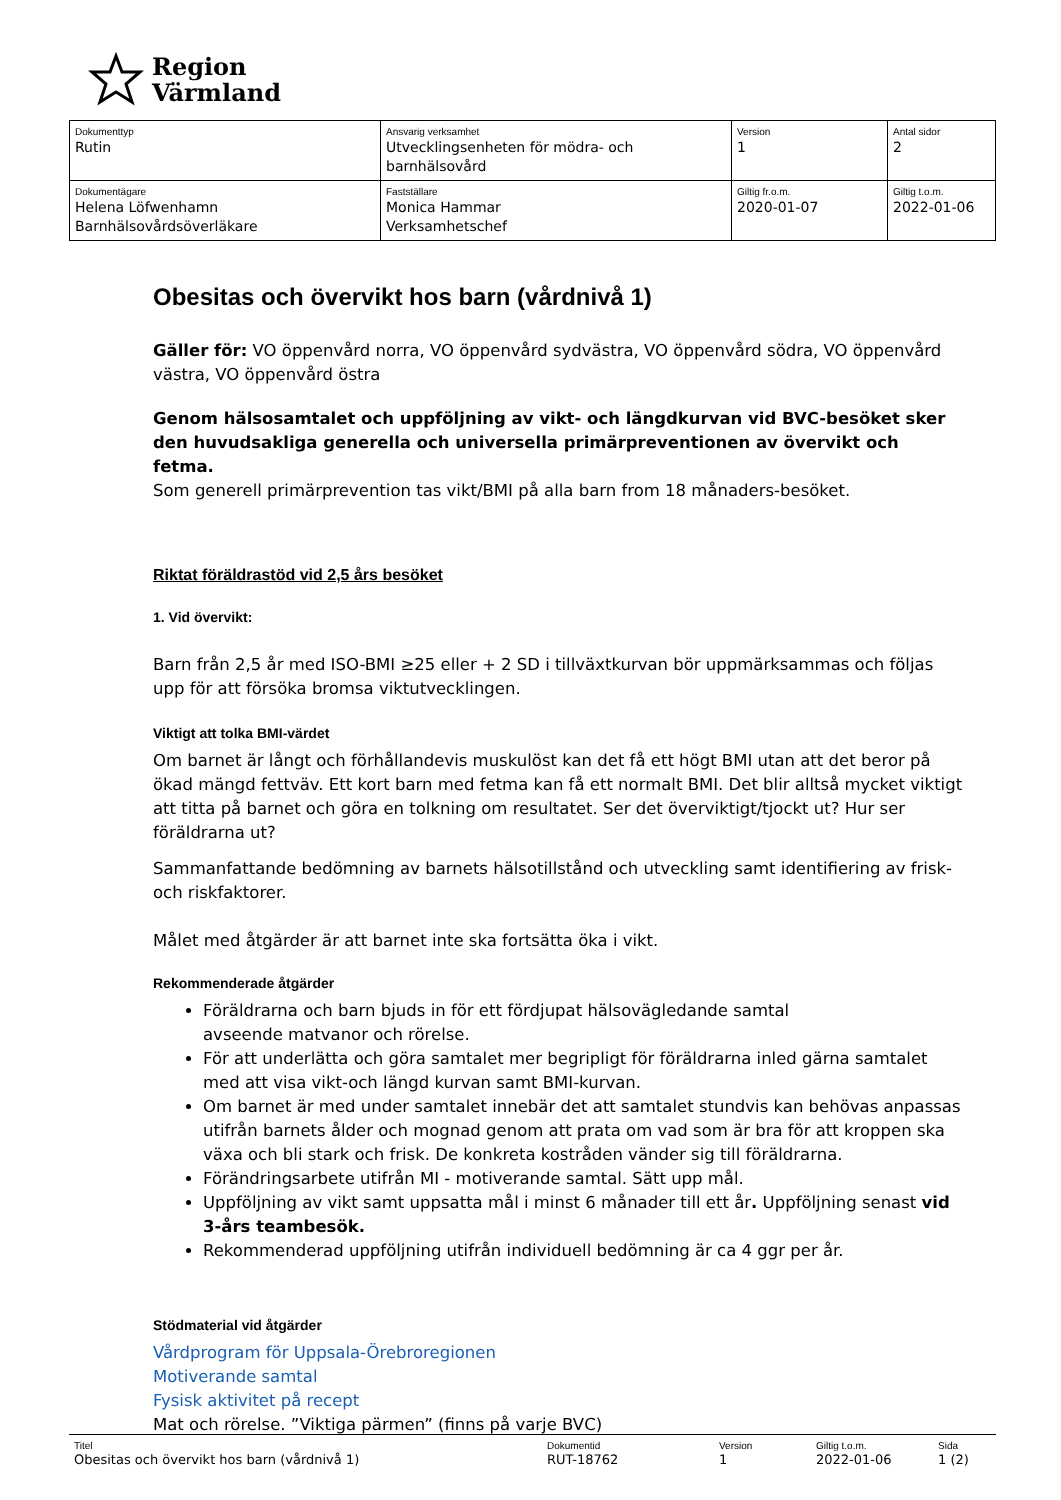Region
Värmland
| Dokumenttyp Rutin | Ansvarig verksamhet Utvecklingsenheten för mödra- och barnhälsovård | Version 1 | Antal sidor 2 |
| Dokumentägare Helena Löfwenhamn Barnhälsovårdsöverläkare | Fastställare Monica Hammar Verksamhetschef | Giltig fr.o.m. 2020-01-07 | Giltig t.o.m. 2022-01-06 |
Obesitas och övervikt hos barn (vårdnivå 1)
Gäller för: VO öppenvård norra, VO öppenvård sydvästra, VO öppenvård södra, VO öppenvård västra, VO öppenvård östra
Genom hälsosamtalet och uppföljning av vikt- och längdkurvan vid BVC-besöket sker den huvudsakliga generella och universella primärpreventionen av övervikt och fetma.
Som generell primärprevention tas vikt/BMI på alla barn from 18 månaders-besöket.
Riktat föräldrastöd vid 2,5 års besöket
1. Vid övervikt:
Barn från 2,5 år med ISO-BMI ≥25 eller + 2 SD i tillväxtkurvan bör uppmärksammas och följas upp för att försöka bromsa viktutvecklingen.
Viktigt att tolka BMI-värdet
Om barnet är långt och förhållandevis muskulöst kan det få ett högt BMI utan att det beror på ökad mängd fettväv. Ett kort barn med fetma kan få ett normalt BMI. Det blir alltså mycket viktigt att titta på barnet och göra en tolkning om resultatet. Ser det överviktigt/tjockt ut? Hur ser föräldrarna ut?
Sammanfattande bedömning av barnets hälsotillstånd och utveckling samt identifiering av frisk- och riskfaktorer.
Målet med åtgärder är att barnet inte ska fortsätta öka i vikt.
Rekommenderade åtgärder
Föräldrarna och barn bjuds in för ett fördjupat hälsovägledande samtal
avseende matvanor och rörelse.
För att underlätta och göra samtalet mer begripligt för föräldrarna inled gärna samtalet med att visa vikt-och längd kurvan samt BMI-kurvan.
Om barnet är med under samtalet innebär det att samtalet stundvis kan behövas anpassas utifrån barnets ålder och mognad genom att prata om vad som är bra för att kroppen ska växa och bli stark och frisk. De konkreta kostråden vänder sig till föräldrarna.
Förändringsarbete utifrån MI - motiverande samtal. Sätt upp mål.
Uppföljning av vikt samt uppsatta mål i minst 6 månader till ett år. Uppföljning senast vid 3-års teambesök.
Rekommenderad uppföljning utifrån individuell bedömning är ca 4 ggr per år.
Stödmaterial vid åtgärder
Vårdprogram för Uppsala-Örebroregionen
Motiverande samtal
Fysisk aktivitet på recept
Mat och rörelse. ”Viktiga pärmen” (finns på varje BVC)
Titel
Obesitas och övervikt hos barn (vårdnivå 1)
Dokumentid
RUT-18762
Version
1
Giltig t.o.m.
2022-01-06
Sida
1 (2)